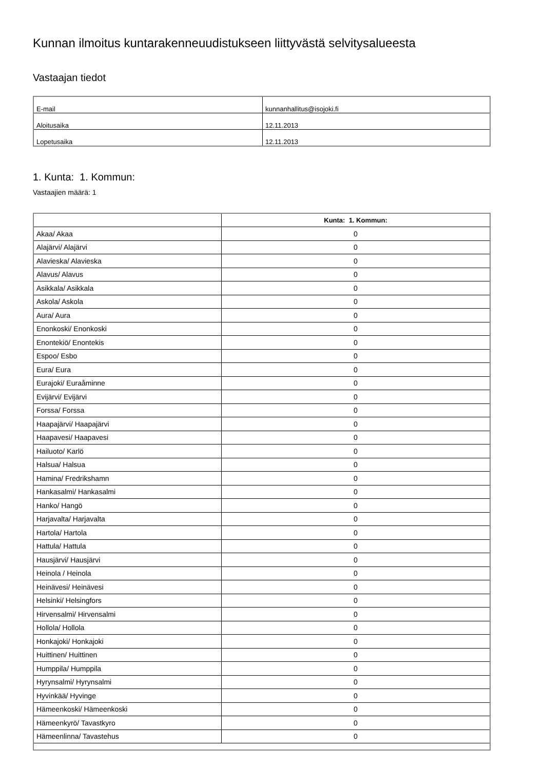Kunnan ilmoitus kuntarakenneuudistukseen liittyvästä selvitysalueesta
Vastaajan tiedot
| E-mail | kunnanhallitus@isojoki.fi |
| Aloitusaika | 12.11.2013 |
| Lopetusaika | 12.11.2013 |
1. Kunta: 1. Kommun:
Vastaajien määrä: 1
| | Kunta: 1. Kommun: |
| --- | --- |
| Akaa/ Akaa | 0 |
| Alajärvi/ Alajärvi | 0 |
| Alavieska/ Alavieska | 0 |
| Alavus/ Alavus | 0 |
| Asikkala/ Asikkala | 0 |
| Askola/ Askola | 0 |
| Aura/ Aura | 0 |
| Enonkoski/ Enonkoski | 0 |
| Enontekiö/ Enontekis | 0 |
| Espoo/ Esbo | 0 |
| Eura/ Eura | 0 |
| Eurajoki/ Euraåminne | 0 |
| Evijärvi/ Evijärvi | 0 |
| Forssa/ Forssa | 0 |
| Haapajärvi/ Haapajärvi | 0 |
| Haapavesi/ Haapavesi | 0 |
| Hailuoto/ Karlö | 0 |
| Halsua/ Halsua | 0 |
| Hamina/ Fredrikshamn | 0 |
| Hankasalmi/ Hankasalmi | 0 |
| Hanko/ Hangö | 0 |
| Harjavalta/ Harjavalta | 0 |
| Hartola/ Hartola | 0 |
| Hattula/ Hattula | 0 |
| Hausjärvi/ Hausjärvi | 0 |
| Heinola / Heinola | 0 |
| Heinävesi/ Heinävesi | 0 |
| Helsinki/ Helsingfors | 0 |
| Hirvensalmi/ Hirvensalmi | 0 |
| Hollola/ Hollola | 0 |
| Honkajoki/ Honkajoki | 0 |
| Huittinen/ Huittinen | 0 |
| Humppila/ Humppila | 0 |
| Hyrynsalmi/ Hyrynsalmi | 0 |
| Hyvinkää/ Hyvinge | 0 |
| Hämeenkoski/ Hämeenkoski | 0 |
| Hämeenkyrö/ Tavastkyro | 0 |
| Hämeenlinna/ Tavastehus | 0 |